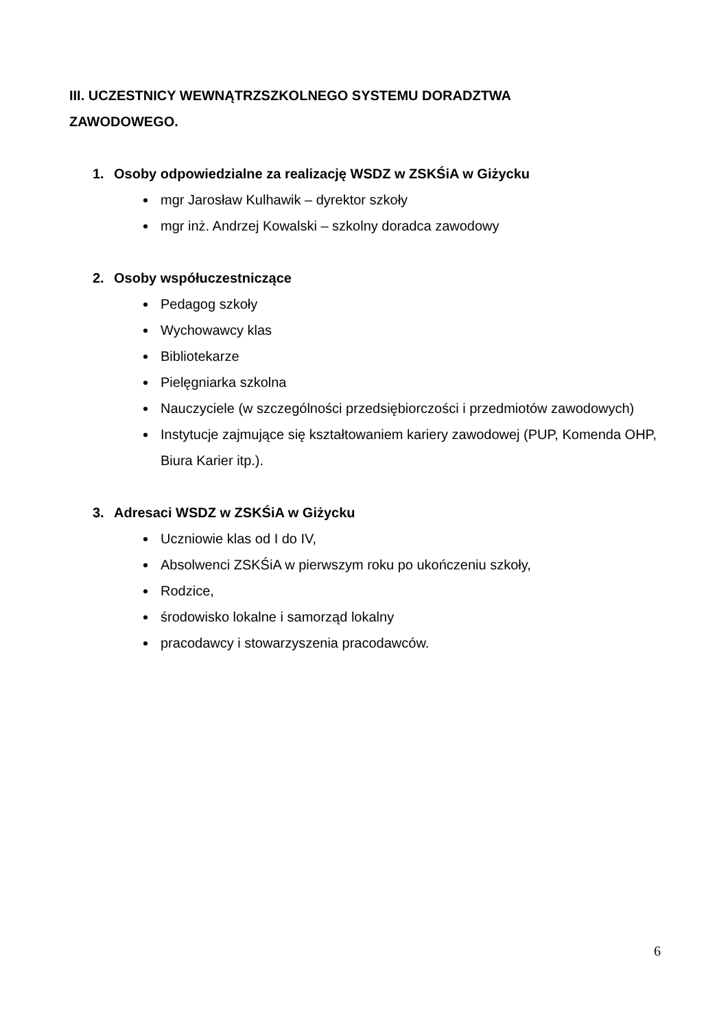III. UCZESTNICY WEWNĄTRZSZKOLNEGO SYSTEMU DORADZTWA ZAWODOWEGO.
1. Osoby odpowiedzialne za realizację WSDZ w ZSKŚiA w Giżycku
mgr Jarosław Kulhawik – dyrektor szkoły
mgr inż. Andrzej Kowalski – szkolny doradca zawodowy
2. Osoby współuczestniczące
Pedagog szkoły
Wychowawcy klas
Bibliotekarze
Pielęgniarka szkolna
Nauczyciele (w szczególności przedsiębiorczości i przedmiotów zawodowych)
Instytucje zajmujące się kształtowaniem kariery zawodowej (PUP, Komenda OHP, Biura Karier itp.).
3. Adresaci WSDZ w ZSKŚiA w Giżycku
Uczniowie klas od I do IV,
Absolwenci ZSKŚiA w pierwszym roku po ukończeniu szkoły,
Rodzice,
środowisko lokalne i samorząd lokalny
pracodawcy i stowarzyszenia pracodawców.
6